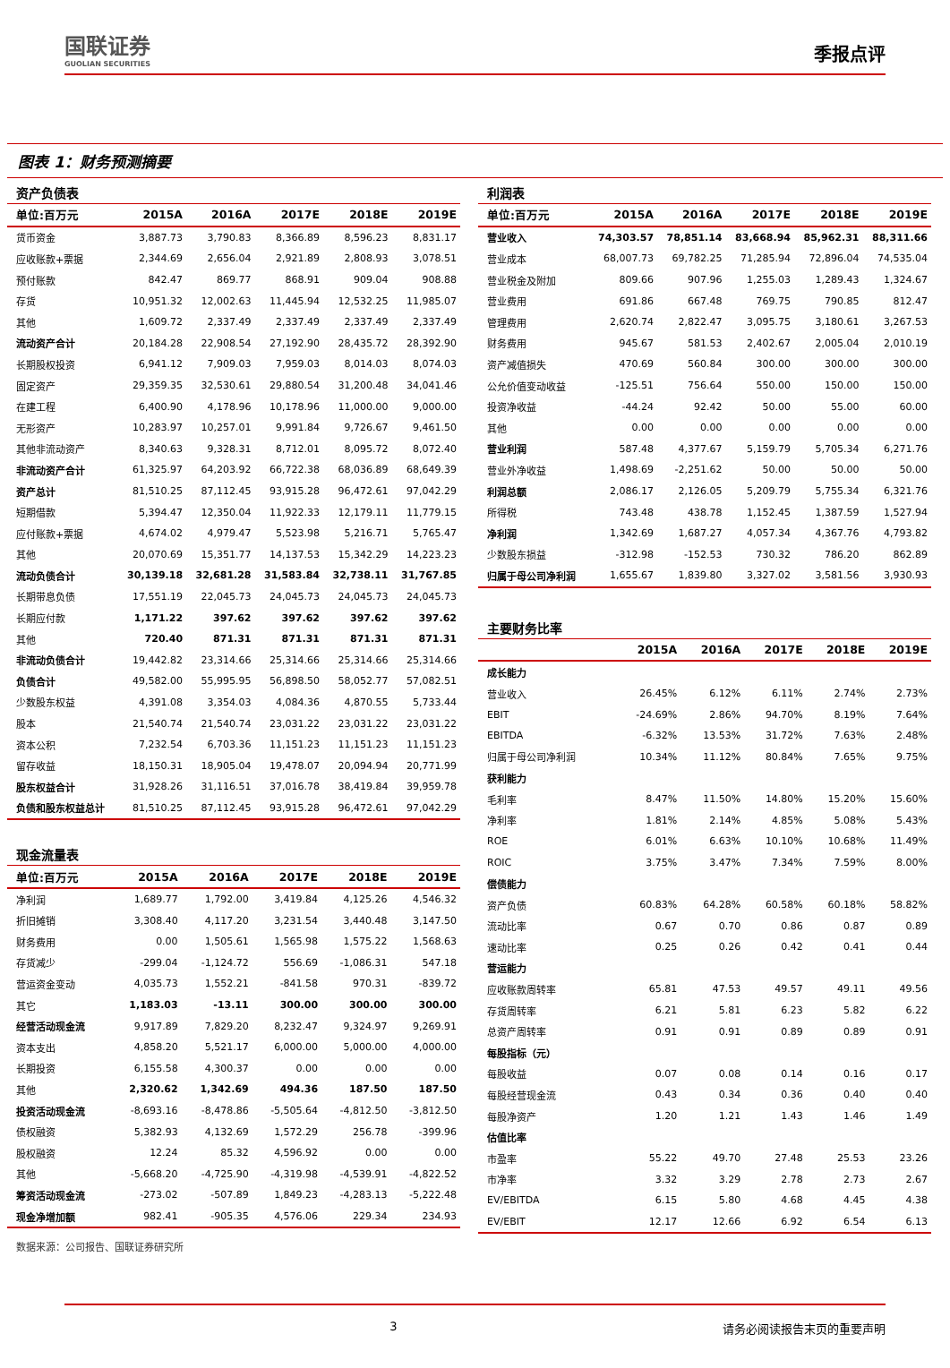国联证券
GUOLIAN SECURITIES
季报点评
图表 1：财务预测摘要
资产负债表
| 单位:百万元 | 2015A | 2016A | 2017E | 2018E | 2019E |
| --- | --- | --- | --- | --- | --- |
| 货币资金 | 3,887.73 | 3,790.83 | 8,366.89 | 8,596.23 | 8,831.17 |
| 应收账款+票据 | 2,344.69 | 2,656.04 | 2,921.89 | 2,808.93 | 3,078.51 |
| 预付账款 | 842.47 | 869.77 | 868.91 | 909.04 | 908.88 |
| 存货 | 10,951.32 | 12,002.63 | 11,445.94 | 12,532.25 | 11,985.07 |
| 其他 | 1,609.72 | 2,337.49 | 2,337.49 | 2,337.49 | 2,337.49 |
| 流动资产合计 | 20,184.28 | 22,908.54 | 27,192.90 | 28,435.72 | 28,392.90 |
| 长期股权投资 | 6,941.12 | 7,909.03 | 7,959.03 | 8,014.03 | 8,074.03 |
| 固定资产 | 29,359.35 | 32,530.61 | 29,880.54 | 31,200.48 | 34,041.46 |
| 在建工程 | 6,400.90 | 4,178.96 | 10,178.96 | 11,000.00 | 9,000.00 |
| 无形资产 | 10,283.97 | 10,257.01 | 9,991.84 | 9,726.67 | 9,461.50 |
| 其他非流动资产 | 8,340.63 | 9,328.31 | 8,712.01 | 8,095.72 | 8,072.40 |
| 非流动资产合计 | 61,325.97 | 64,203.92 | 66,722.38 | 68,036.89 | 68,649.39 |
| 资产总计 | 81,510.25 | 87,112.45 | 93,915.28 | 96,472.61 | 97,042.29 |
| 短期借款 | 5,394.47 | 12,350.04 | 11,922.33 | 12,179.11 | 11,779.15 |
| 应付账款+票据 | 4,674.02 | 4,979.47 | 5,523.98 | 5,216.71 | 5,765.47 |
| 其他 | 20,070.69 | 15,351.77 | 14,137.53 | 15,342.29 | 14,223.23 |
| 流动负债合计 | 30,139.18 | 32,681.28 | 31,583.84 | 32,738.11 | 31,767.85 |
| 长期带息负债 | 17,551.19 | 22,045.73 | 24,045.73 | 24,045.73 | 24,045.73 |
| 长期应付款 | 1,171.22 | 397.62 | 397.62 | 397.62 | 397.62 |
| 其他 | 720.40 | 871.31 | 871.31 | 871.31 | 871.31 |
| 非流动负债合计 | 19,442.82 | 23,314.66 | 25,314.66 | 25,314.66 | 25,314.66 |
| 负债合计 | 49,582.00 | 55,995.95 | 56,898.50 | 58,052.77 | 57,082.51 |
| 少数股东权益 | 4,391.08 | 3,354.03 | 4,084.36 | 4,870.55 | 5,733.44 |
| 股本 | 21,540.74 | 21,540.74 | 23,031.22 | 23,031.22 | 23,031.22 |
| 资本公积 | 7,232.54 | 6,703.36 | 11,151.23 | 11,151.23 | 11,151.23 |
| 留存收益 | 18,150.31 | 18,905.04 | 19,478.07 | 20,094.94 | 20,771.99 |
| 股东权益合计 | 31,928.26 | 31,116.51 | 37,016.78 | 38,419.84 | 39,959.78 |
| 负债和股东权益总计 | 81,510.25 | 87,112.45 | 93,915.28 | 96,472.61 | 97,042.29 |
现金流量表
| 单位:百万元 | 2015A | 2016A | 2017E | 2018E | 2019E |
| --- | --- | --- | --- | --- | --- |
| 净利润 | 1,689.77 | 1,792.00 | 3,419.84 | 4,125.26 | 4,546.32 |
| 折旧摊销 | 3,308.40 | 4,117.20 | 3,231.54 | 3,440.48 | 3,147.50 |
| 财务费用 | 0.00 | 1,505.61 | 1,565.98 | 1,575.22 | 1,568.63 |
| 存货减少 | -299.04 | -1,124.72 | 556.69 | -1,086.31 | 547.18 |
| 营运资金变动 | 4,035.73 | 1,552.21 | -841.58 | 970.31 | -839.72 |
| 其它 | 1,183.03 | -13.11 | 300.00 | 300.00 | 300.00 |
| 经营活动现金流 | 9,917.89 | 7,829.20 | 8,232.47 | 9,324.97 | 9,269.91 |
| 资本支出 | 4,858.20 | 5,521.17 | 6,000.00 | 5,000.00 | 4,000.00 |
| 长期投资 | 6,155.58 | 4,300.37 | 0.00 | 0.00 | 0.00 |
| 其他 | 2,320.62 | 1,342.69 | 494.36 | 187.50 | 187.50 |
| 投资活动现金流 | -8,693.16 | -8,478.86 | -5,505.64 | -4,812.50 | -3,812.50 |
| 债权融资 | 5,382.93 | 4,132.69 | 1,572.29 | 256.78 | -399.96 |
| 股权融资 | 12.24 | 85.32 | 4,596.92 | 0.00 | 0.00 |
| 其他 | -5,668.20 | -4,725.90 | -4,319.98 | -4,539.91 | -4,822.52 |
| 筹资活动现金流 | -273.02 | -507.89 | 1,849.23 | -4,283.13 | -5,222.48 |
| 现金净增加额 | 982.41 | -905.35 | 4,576.06 | 229.34 | 234.93 |
利润表
| 单位:百万元 | 2015A | 2016A | 2017E | 2018E | 2019E |
| --- | --- | --- | --- | --- | --- |
| 营业收入 | 74,303.57 | 78,851.14 | 83,668.94 | 85,962.31 | 88,311.66 |
| 营业成本 | 68,007.73 | 69,782.25 | 71,285.94 | 72,896.04 | 74,535.04 |
| 营业税金及附加 | 809.66 | 907.96 | 1,255.03 | 1,289.43 | 1,324.67 |
| 营业费用 | 691.86 | 667.48 | 769.75 | 790.85 | 812.47 |
| 管理费用 | 2,620.74 | 2,822.47 | 3,095.75 | 3,180.61 | 3,267.53 |
| 财务费用 | 945.67 | 581.53 | 2,402.67 | 2,005.04 | 2,010.19 |
| 资产减值损失 | 470.69 | 560.84 | 300.00 | 300.00 | 300.00 |
| 公允价值变动收益 | -125.51 | 756.64 | 550.00 | 150.00 | 150.00 |
| 投资净收益 | -44.24 | 92.42 | 50.00 | 55.00 | 60.00 |
| 其他 | 0.00 | 0.00 | 0.00 | 0.00 | 0.00 |
| 营业利润 | 587.48 | 4,377.67 | 5,159.79 | 5,705.34 | 6,271.76 |
| 营业外净收益 | 1,498.69 | -2,251.62 | 50.00 | 50.00 | 50.00 |
| 利润总额 | 2,086.17 | 2,126.05 | 5,209.79 | 5,755.34 | 6,321.76 |
| 所得税 | 743.48 | 438.78 | 1,152.45 | 1,387.59 | 1,527.94 |
| 净利润 | 1,342.69 | 1,687.27 | 4,057.34 | 4,367.76 | 4,793.82 |
| 少数股东损益 | -312.98 | -152.53 | 730.32 | 786.20 | 862.89 |
| 归属于母公司净利润 | 1,655.67 | 1,839.80 | 3,327.02 | 3,581.56 | 3,930.93 |
主要财务比率
| | 2015A | 2016A | 2017E | 2018E | 2019E |
| --- | --- | --- | --- | --- | --- |
| 成长能力 | | | | | |
| 营业收入 | 26.45% | 6.12% | 6.11% | 2.74% | 2.73% |
| EBIT | -24.69% | 2.86% | 94.70% | 8.19% | 7.64% |
| EBITDA | -6.32% | 13.53% | 31.72% | 7.63% | 2.48% |
| 归属于母公司净利润 | 10.34% | 11.12% | 80.84% | 7.65% | 9.75% |
| 获利能力 | | | | | |
| 毛利率 | 8.47% | 11.50% | 14.80% | 15.20% | 15.60% |
| 净利率 | 1.81% | 2.14% | 4.85% | 5.08% | 5.43% |
| ROE | 6.01% | 6.63% | 10.10% | 10.68% | 11.49% |
| ROIC | 3.75% | 3.47% | 7.34% | 7.59% | 8.00% |
| 偿债能力 | | | | | |
| 资产负债 | 60.83% | 64.28% | 60.58% | 60.18% | 58.82% |
| 流动比率 | 0.67 | 0.70 | 0.86 | 0.87 | 0.89 |
| 速动比率 | 0.25 | 0.26 | 0.42 | 0.41 | 0.44 |
| 营运能力 | | | | | |
| 应收账款周转率 | 65.81 | 47.53 | 49.57 | 49.11 | 49.56 |
| 存货周转率 | 6.21 | 5.81 | 6.23 | 5.82 | 6.22 |
| 总资产周转率 | 0.91 | 0.91 | 0.89 | 0.89 | 0.91 |
| 每股指标（元） | | | | | |
| 每股收益 | 0.07 | 0.08 | 0.14 | 0.16 | 0.17 |
| 每股经营现金流 | 0.43 | 0.34 | 0.36 | 0.40 | 0.40 |
| 每股净资产 | 1.20 | 1.21 | 1.43 | 1.46 | 1.49 |
| 估值比率 | | | | | |
| 市盈率 | 55.22 | 49.70 | 27.48 | 25.53 | 23.26 |
| 市净率 | 3.32 | 3.29 | 2.78 | 2.73 | 2.67 |
| EV/EBITDA | 6.15 | 5.80 | 4.68 | 4.45 | 4.38 |
| EV/EBIT | 12.17 | 12.66 | 6.92 | 6.54 | 6.13 |
数据来源：公司报告、国联证券研究所
3 请务必阅读报告末页的重要声明